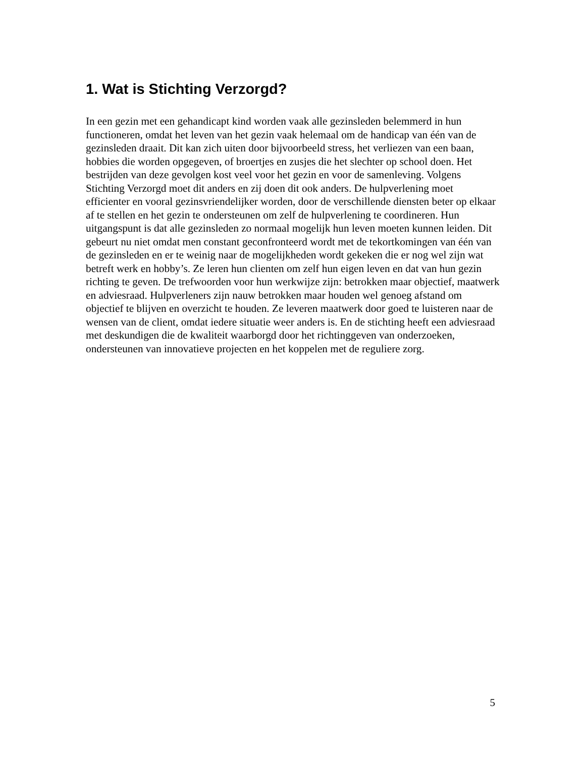1. Wat is Stichting Verzorgd?
In een gezin met een gehandicapt kind worden vaak alle gezinsleden belemmerd in hun functioneren, omdat het leven van het gezin vaak helemaal om de handicap van één van de gezinsleden draait. Dit kan zich uiten door bijvoorbeeld stress, het verliezen van een baan, hobbies die worden opgegeven, of broertjes en zusjes die het slechter op school doen. Het bestrijden van deze gevolgen kost veel voor het gezin en voor de samenleving. Volgens Stichting Verzorgd moet dit anders en zij doen dit ook anders. De hulpverlening moet efficienter en vooral gezinsvriendelijker worden, door de verschillende diensten beter op elkaar af te stellen en het gezin te ondersteunen om zelf de hulpverlening te coordineren. Hun uitgangspunt is dat alle gezinsleden zo normaal mogelijk hun leven moeten kunnen leiden. Dit gebeurt nu niet omdat men constant geconfronteerd wordt met de tekortkomingen van één van de gezinsleden en er te weinig naar de mogelijkheden wordt gekeken die er nog wel zijn wat betreft werk en hobby’s. Ze leren hun clienten om zelf hun eigen leven en dat van hun gezin richting te geven. De trefwoorden voor hun werkwijze zijn: betrokken maar objectief, maatwerk en adviesraad. Hulpverleners zijn nauw betrokken maar houden wel genoeg afstand om objectief te blijven en overzicht te houden. Ze leveren maatwerk door goed te luisteren naar de wensen van de client, omdat iedere situatie weer anders is. En de stichting heeft een adviesraad met deskundigen die de kwaliteit waarborgd door het richtinggeven van onderzoeken, ondersteunen van innovatieve projecten en het koppelen met de reguliere zorg.
5